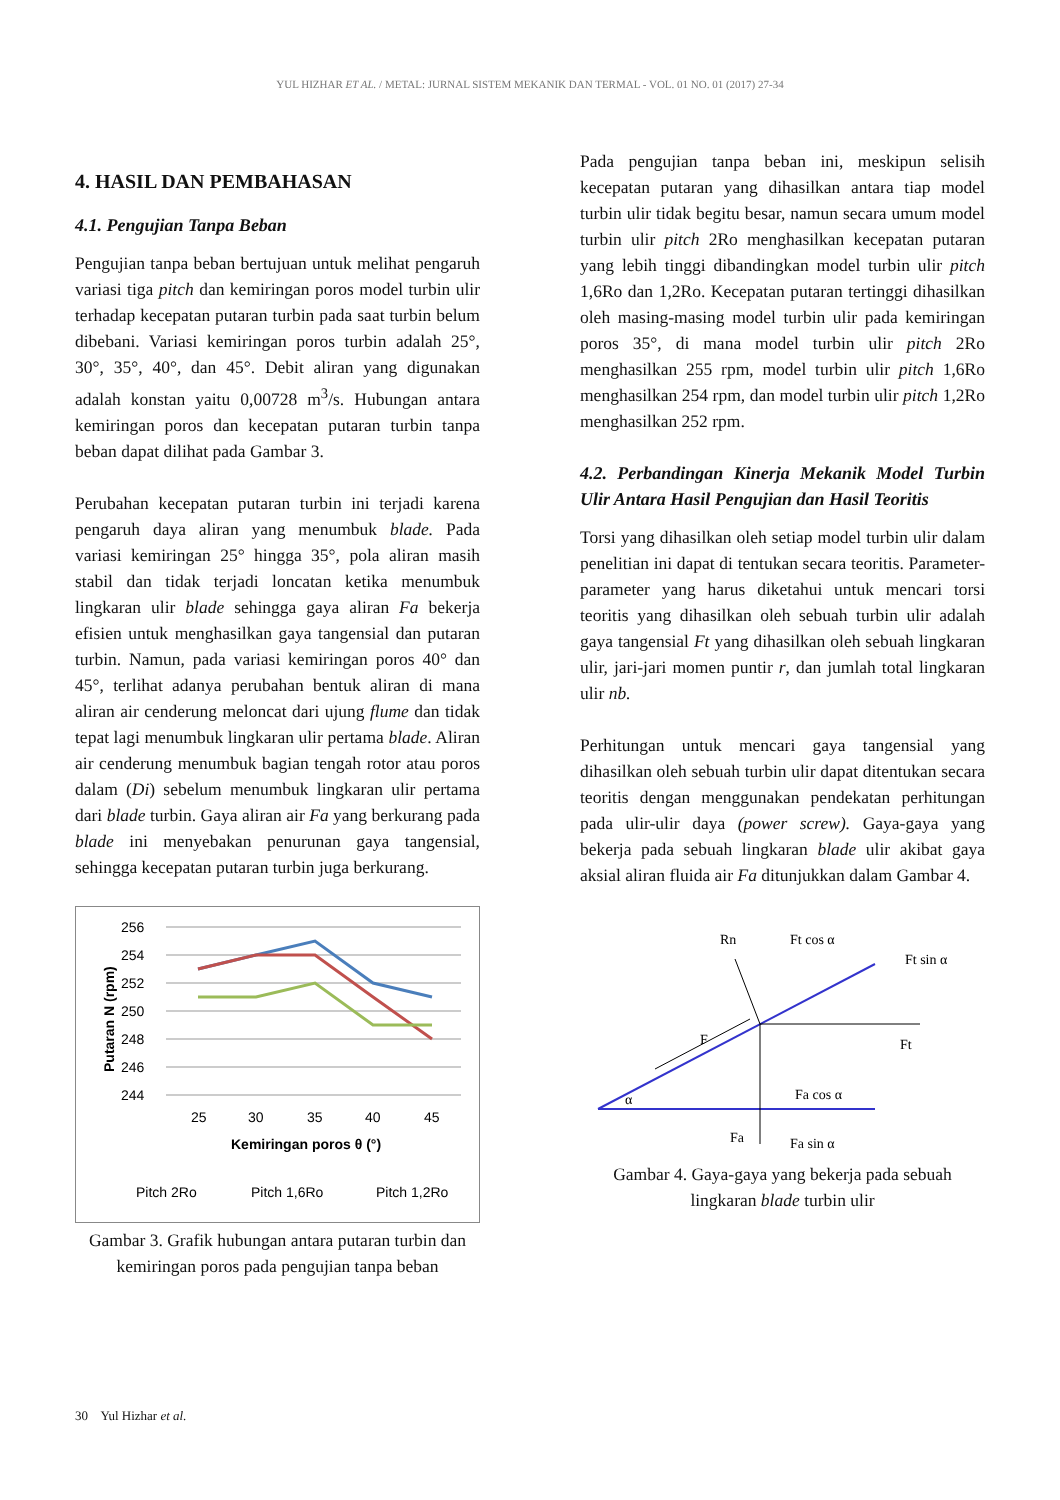YUL HIZHAR ET AL. / METAL: JURNAL SISTEM MEKANIK DAN TERMAL - VOL. 01 NO. 01 (2017) 27-34
4. HASIL DAN PEMBAHASAN
4.1. Pengujian Tanpa Beban
Pengujian tanpa beban bertujuan untuk melihat pengaruh variasi tiga pitch dan kemiringan poros model turbin ulir terhadap kecepatan putaran turbin pada saat turbin belum dibebani. Variasi kemiringan poros turbin adalah 25°, 30°, 35°, 40°, dan 45°. Debit aliran yang digunakan adalah konstan yaitu 0,00728 m<sup>3</sup>/s. Hubungan antara kemiringan poros dan kecepatan putaran turbin tanpa beban dapat dilihat pada Gambar 3.
Perubahan kecepatan putaran turbin ini terjadi karena pengaruh daya aliran yang menumbuk blade. Pada variasi kemiringan 25° hingga 35°, pola aliran masih stabil dan tidak terjadi loncatan ketika menumbuk lingkaran ulir blade sehingga gaya aliran Fa bekerja efisien untuk menghasilkan gaya tangensial dan putaran turbin. Namun, pada variasi kemiringan poros 40° dan 45°, terlihat adanya perubahan bentuk aliran di mana aliran air cenderung meloncat dari ujung flume dan tidak tepat lagi menumbuk lingkaran ulir pertama blade. Aliran air cenderung menumbuk bagian tengah rotor atau poros dalam (Di) sebelum menumbuk lingkaran ulir pertama dari blade turbin. Gaya aliran air Fa yang berkurang pada blade ini menyebakan penurunan gaya tangensial, sehingga kecepatan putaran turbin juga berkurang.
256
254
252
250
248
246
244
25
30
35
40
45
Kemiringan poros θ (°)
Putaran N (rpm)
Pitch 2Ro
Pitch 1,6Ro
Pitch 1,2Ro
Gambar 3. Grafik hubungan antara putaran turbin dan kemiringan poros pada pengujian tanpa beban
Pada pengujian tanpa beban ini, meskipun selisih kecepatan putaran yang dihasilkan antara tiap model turbin ulir tidak begitu besar, namun secara umum model turbin ulir pitch 2Ro menghasilkan kecepatan putaran yang lebih tinggi dibandingkan model turbin ulir pitch 1,6Ro dan 1,2Ro. Kecepatan putaran tertinggi dihasilkan oleh masing-masing model turbin ulir pada kemiringan poros 35°, di mana model turbin ulir pitch 2Ro menghasilkan 255 rpm, model turbin ulir pitch 1,6Ro menghasilkan 254 rpm, dan model turbin ulir pitch 1,2Ro menghasilkan 252 rpm.
4.2. Perbandingan Kinerja Mekanik Model Turbin Ulir Antara Hasil Pengujian dan Hasil Teoritis
Torsi yang dihasilkan oleh setiap model turbin ulir dalam penelitian ini dapat di tentukan secara teoritis. Parameter-parameter yang harus diketahui untuk mencari torsi teoritis yang dihasilkan oleh sebuah turbin ulir adalah gaya tangensial Ft yang dihasilkan oleh sebuah lingkaran ulir, jari-jari momen puntir r, dan jumlah total lingkaran ulir nb.
Perhitungan untuk mencari gaya tangensial yang dihasilkan oleh sebuah turbin ulir dapat ditentukan secara teoritis dengan menggunakan pendekatan perhitungan pada ulir-ulir daya (power screw). Gaya-gaya yang bekerja pada sebuah lingkaran blade ulir akibat gaya aksial aliran fluida air Fa ditunjukkan dalam Gambar 4.
Rn
Ft cos α
Ft sin α
F
Ft
Fa cos α
Fa
Fa sin α
α
Gambar 4. Gaya-gaya yang bekerja pada sebuah lingkaran blade turbin ulir
30 Yul Hizhar et al.